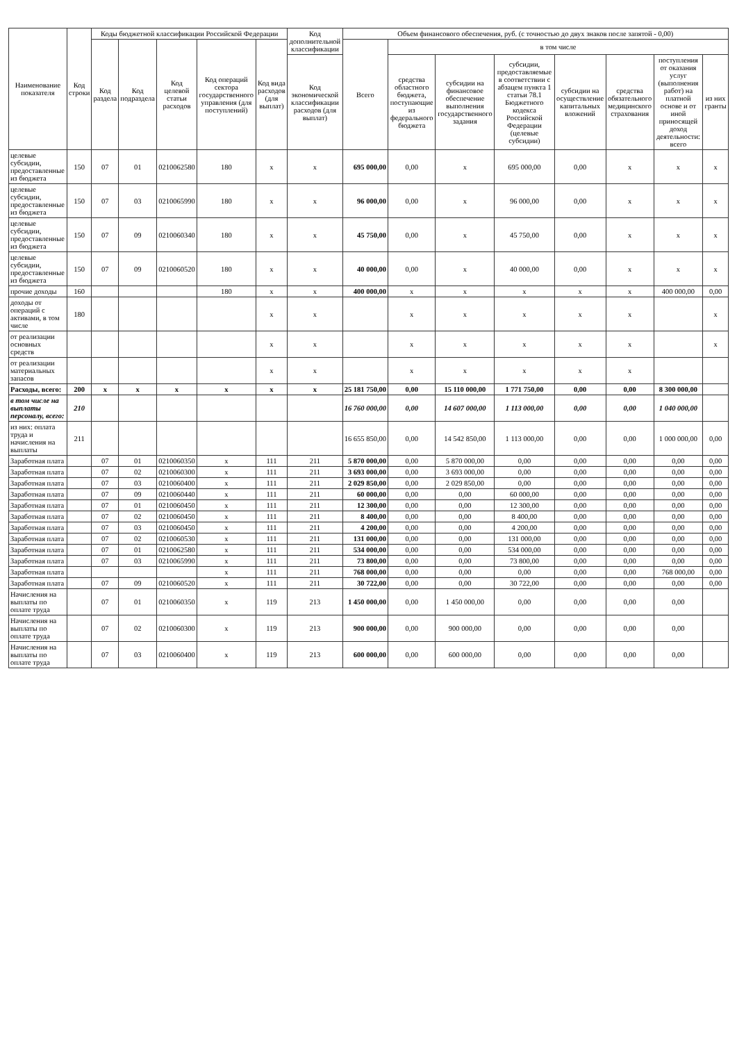| Наименование показателя | Код строки | Коды бюджетной классификации Российской Федерации | | | | | Код дополнительной классификации | Объем финансового обеспечения, руб. (с точностью до двух знаков после запятой - 0,00) | | | | | | | |
| --- | --- | --- | --- | --- | --- | --- | --- | --- | --- | --- | --- | --- | --- | --- | --- |
| | | Код раздела | Код подраздела | Код целевой статьи расходов | Код операций сектора государственного управления (для поступлений) | Код вида расходов (для выплат) | | Всего | в том числе | | | | | | |
| | | | | | | | Код экономической классификации расходов (для выплат) | | средства областного бюджета, поступающие из федерального бюджета | субсидии на финансовое обеспечение выполнения государственного задания | субсидии, предоставляемые в соответствии с абзацем пункта 1 статьи 78.1 Бюджетного кодекса Российской Федерации (целевые субсидии) | субсидии на осуществление капитальных вложений | средства обязательного медицинского страхования | поступления от оказания услуг (выполнения работ) на платной основе и от иной приносящей доход деятельности: всего | из них гранты |
| целевые субсидии, предоставленные из бюджета | 150 | 07 | 01 | 0210062580 | 180 | x | x | 695 000,00 | 0,00 | x | 695 000,00 | 0,00 | x | x | x |
| целевые субсидии, предоставленные из бюджета | 150 | 07 | 03 | 0210065990 | 180 | x | x | 96 000,00 | 0,00 | x | 96 000,00 | 0,00 | x | x | x |
| целевые субсидии, предоставленные из бюджета | 150 | 07 | 09 | 0210060340 | 180 | x | x | 45 750,00 | 0,00 | x | 45 750,00 | 0,00 | x | x | x |
| целевые субсидии, предоставленные из бюджета | 150 | 07 | 09 | 0210060520 | 180 | x | x | 40 000,00 | 0,00 | x | 40 000,00 | 0,00 | x | x | x |
| прочие доходы | 160 | | | | 180 | x | x | 400 000,00 | x | x | x | x | x | 400 000,00 | 0,00 |
| доходы от операций с активами, в том числе | 180 | | | | | x | x | | x | x | x | x | x | | x |
| от реализации основных средств | | | | | | x | x | | x | x | x | x | x | | x |
| от реализации материальных запасов | | | | | | x | x | | x | x | x | x | x | | |
| Расходы, всего: | 200 | x | x | x | x | x | x | 25 181 750,00 | 0,00 | 15 110 000,00 | 1 771 750,00 | 0,00 | 0,00 | 8 300 000,00 | |
| в том числе на выплаты персоналу, всего: | 210 | | | | | | | 16 760 000,00 | 0,00 | 14 607 000,00 | 1 113 000,00 | 0,00 | 0,00 | 1 040 000,00 | |
| из них: оплата труда и начисления на выплаты | 211 | | | | | | | 16 655 850,00 | 0,00 | 14 542 850,00 | 1 113 000,00 | 0,00 | 0,00 | 1 000 000,00 | 0,00 |
| Заработная плата | | 07 | 01 | 0210060350 | x | 111 | 211 | 5 870 000,00 | 0,00 | 5 870 000,00 | 0,00 | 0,00 | 0,00 | 0,00 | 0,00 |
| Заработная плата | | 07 | 02 | 0210060300 | x | 111 | 211 | 3 693 000,00 | 0,00 | 3 693 000,00 | 0,00 | 0,00 | 0,00 | 0,00 | 0,00 |
| Заработная плата | | 07 | 03 | 0210060400 | x | 111 | 211 | 2 029 850,00 | 0,00 | 2 029 850,00 | 0,00 | 0,00 | 0,00 | 0,00 | 0,00 |
| Заработная плата | | 07 | 09 | 0210060440 | x | 111 | 211 | 60 000,00 | 0,00 | 0,00 | 60 000,00 | 0,00 | 0,00 | 0,00 | 0,00 |
| Заработная плата | | 07 | 01 | 0210060450 | x | 111 | 211 | 12 300,00 | 0,00 | 0,00 | 12 300,00 | 0,00 | 0,00 | 0,00 | 0,00 |
| Заработная плата | | 07 | 02 | 0210060450 | x | 111 | 211 | 8 400,00 | 0,00 | 0,00 | 8 400,00 | 0,00 | 0,00 | 0,00 | 0,00 |
| Заработная плата | | 07 | 03 | 0210060450 | x | 111 | 211 | 4 200,00 | 0,00 | 0,00 | 4 200,00 | 0,00 | 0,00 | 0,00 | 0,00 |
| Заработная плата | | 07 | 02 | 0210060530 | x | 111 | 211 | 131 000,00 | 0,00 | 0,00 | 131 000,00 | 0,00 | 0,00 | 0,00 | 0,00 |
| Заработная плата | | 07 | 01 | 0210062580 | x | 111 | 211 | 534 000,00 | 0,00 | 0,00 | 534 000,00 | 0,00 | 0,00 | 0,00 | 0,00 |
| Заработная плата | | 07 | 03 | 0210065990 | x | 111 | 211 | 73 800,00 | 0,00 | 0,00 | 73 800,00 | 0,00 | 0,00 | 0,00 | 0,00 |
| Заработная плата | | | | | x | 111 | 211 | 768 000,00 | 0,00 | 0,00 | 0,00 | 0,00 | 0,00 | 768 000,00 | 0,00 |
| Заработная плата | | 07 | 09 | 0210060520 | x | 111 | 211 | 30 722,00 | 0,00 | 0,00 | 30 722,00 | 0,00 | 0,00 | 0,00 | 0,00 |
| Начисления на выплаты по оплате труда | | 07 | 01 | 0210060350 | x | 119 | 213 | 1 450 000,00 | 0,00 | 1 450 000,00 | 0,00 | 0,00 | 0,00 | 0,00 | |
| Начисления на выплаты по оплате труда | | 07 | 02 | 0210060300 | x | 119 | 213 | 900 000,00 | 0,00 | 900 000,00 | 0,00 | 0,00 | 0,00 | 0,00 | |
| Начисления на выплаты по оплате труда | | 07 | 03 | 0210060400 | x | 119 | 213 | 600 000,00 | 0,00 | 600 000,00 | 0,00 | 0,00 | 0,00 | 0,00 | |